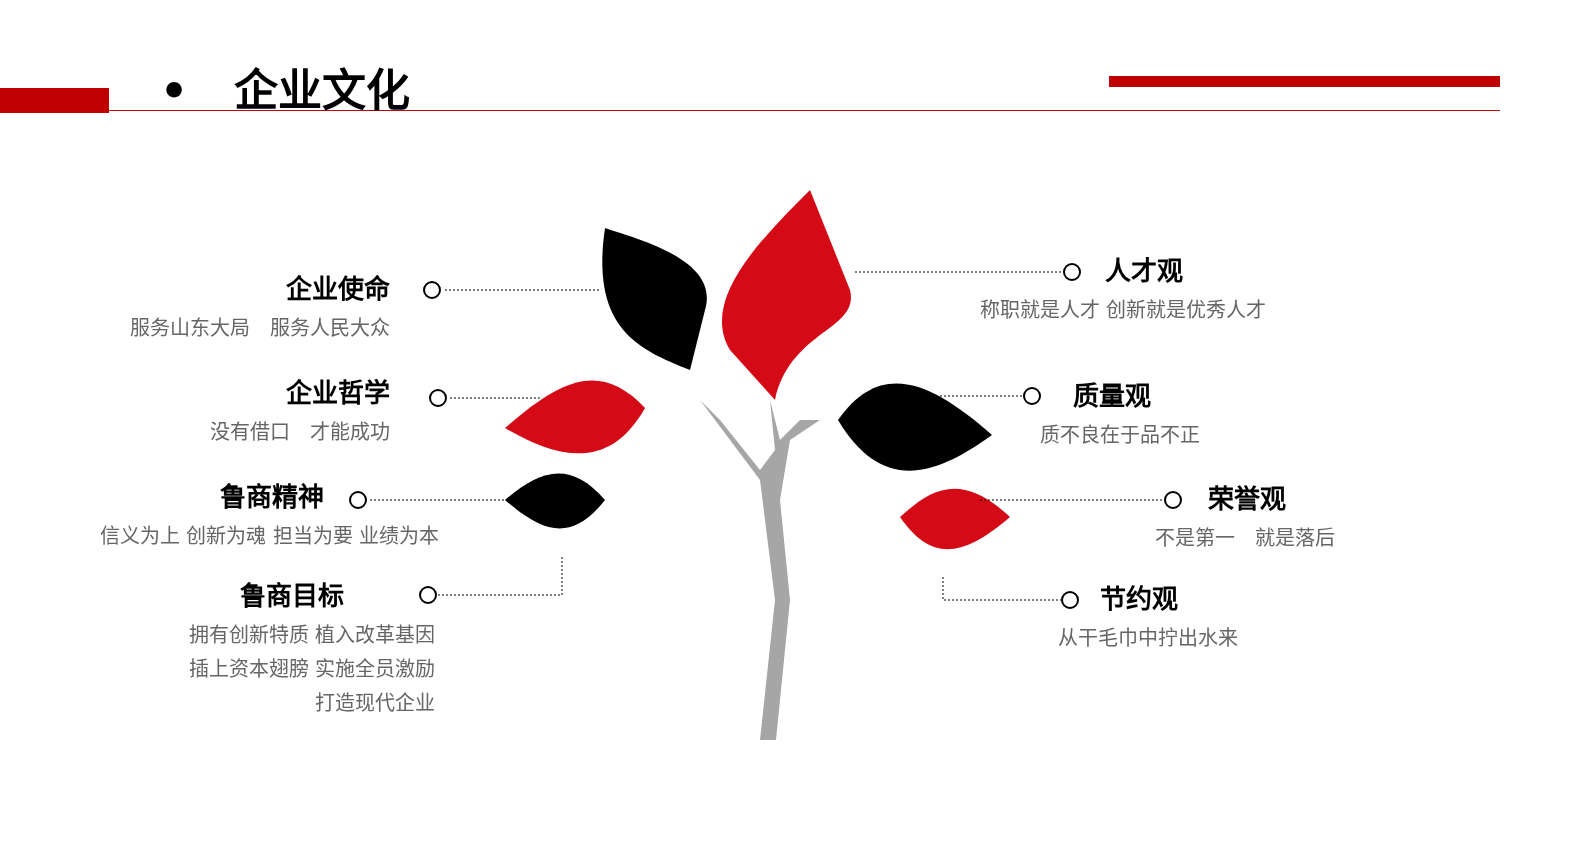• 企业文化
企业使命
服务山东大局　服务人民大众
企业哲学
没有借口　才能成功
鲁商精神
信义为上 创新为魂 担当为要 业绩为本
鲁商目标
拥有创新特质 植入改革基因
插上资本翅膀 实施全员激励
打造现代企业
人才观
称职就是人才 创新就是优秀人才
质量观
质不良在于品不正
荣誉观
不是第一　就是落后
节约观
从干毛巾中拧出水来